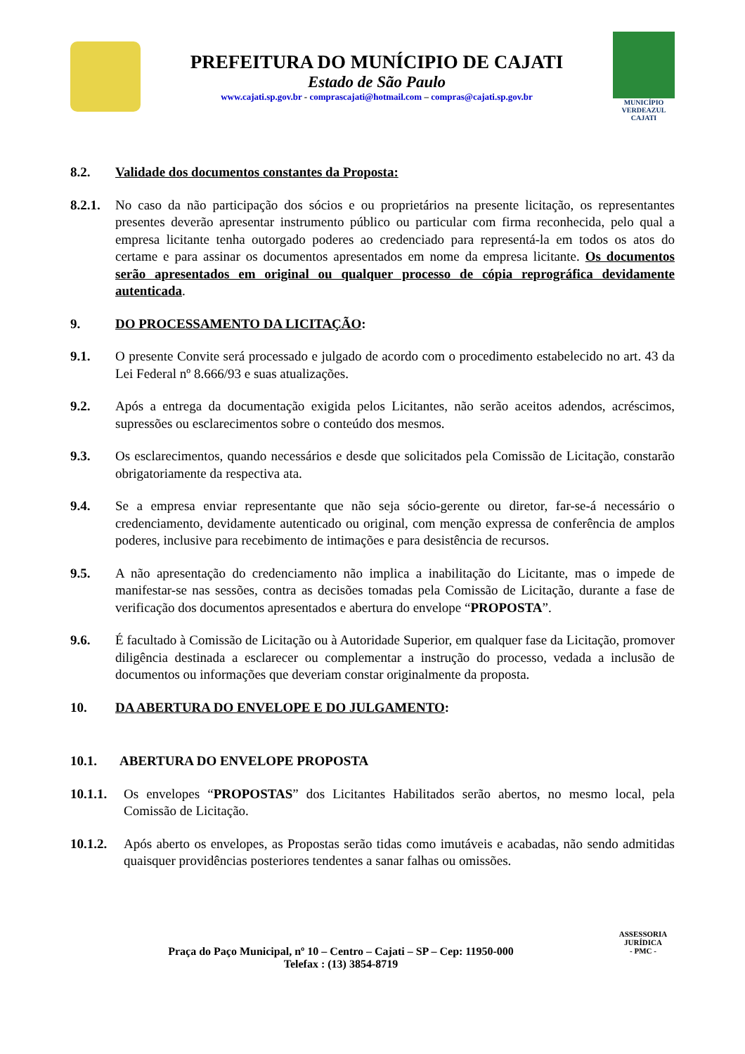PREFEITURA DO MUNÍCIPIO DE CAJATI
Estado de São Paulo
www.cajati.sp.gov.br - comprascajati@hotmail.com – compras@cajati.sp.gov.br
MUNICÍPIO
VERDEAZUL
CAJATI
8.2. Validade dos documentos constantes da Proposta:
8.2.1. No caso da não participação dos sócios e ou proprietários na presente licitação, os representantes presentes deverão apresentar instrumento público ou particular com firma reconhecida, pelo qual a empresa licitante tenha outorgado poderes ao credenciado para representá-la em todos os atos do certame e para assinar os documentos apresentados em nome da empresa licitante. Os documentos serão apresentados em original ou qualquer processo de cópia reprográfica devidamente autenticada.
9. DO PROCESSAMENTO DA LICITAÇÃO:
9.1. O presente Convite será processado e julgado de acordo com o procedimento estabelecido no art. 43 da Lei Federal nº 8.666/93 e suas atualizações.
9.2. Após a entrega da documentação exigida pelos Licitantes, não serão aceitos adendos, acréscimos, supressões ou esclarecimentos sobre o conteúdo dos mesmos.
9.3. Os esclarecimentos, quando necessários e desde que solicitados pela Comissão de Licitação, constarão obrigatoriamente da respectiva ata.
9.4. Se a empresa enviar representante que não seja sócio-gerente ou diretor, far-se-á necessário o credenciamento, devidamente autenticado ou original, com menção expressa de conferência de amplos poderes, inclusive para recebimento de intimações e para desistência de recursos.
9.5. A não apresentação do credenciamento não implica a inabilitação do Licitante, mas o impede de manifestar-se nas sessões, contra as decisões tomadas pela Comissão de Licitação, durante a fase de verificação dos documentos apresentados e abertura do envelope “PROPOSTA”.
9.6. É facultado à Comissão de Licitação ou à Autoridade Superior, em qualquer fase da Licitação, promover diligência destinada a esclarecer ou complementar a instrução do processo, vedada a inclusão de documentos ou informações que deveriam constar originalmente da proposta.
10. DA ABERTURA DO ENVELOPE E DO JULGAMENTO:
10.1. ABERTURA DO ENVELOPE PROPOSTA
10.1.1. Os envelopes “PROPOSTAS” dos Licitantes Habilitados serão abertos, no mesmo local, pela Comissão de Licitação.
10.1.2. Após aberto os envelopes, as Propostas serão tidas como imutáveis e acabadas, não sendo admitidas quaisquer providências posteriores tendentes a sanar falhas ou omissões.
Praça do Paço Municipal, nº 10 – Centro – Cajati – SP – Cep: 11950-000
Telefax : (13) 3854-8719
ASSESSORIA JURÍDICA
- PMC -